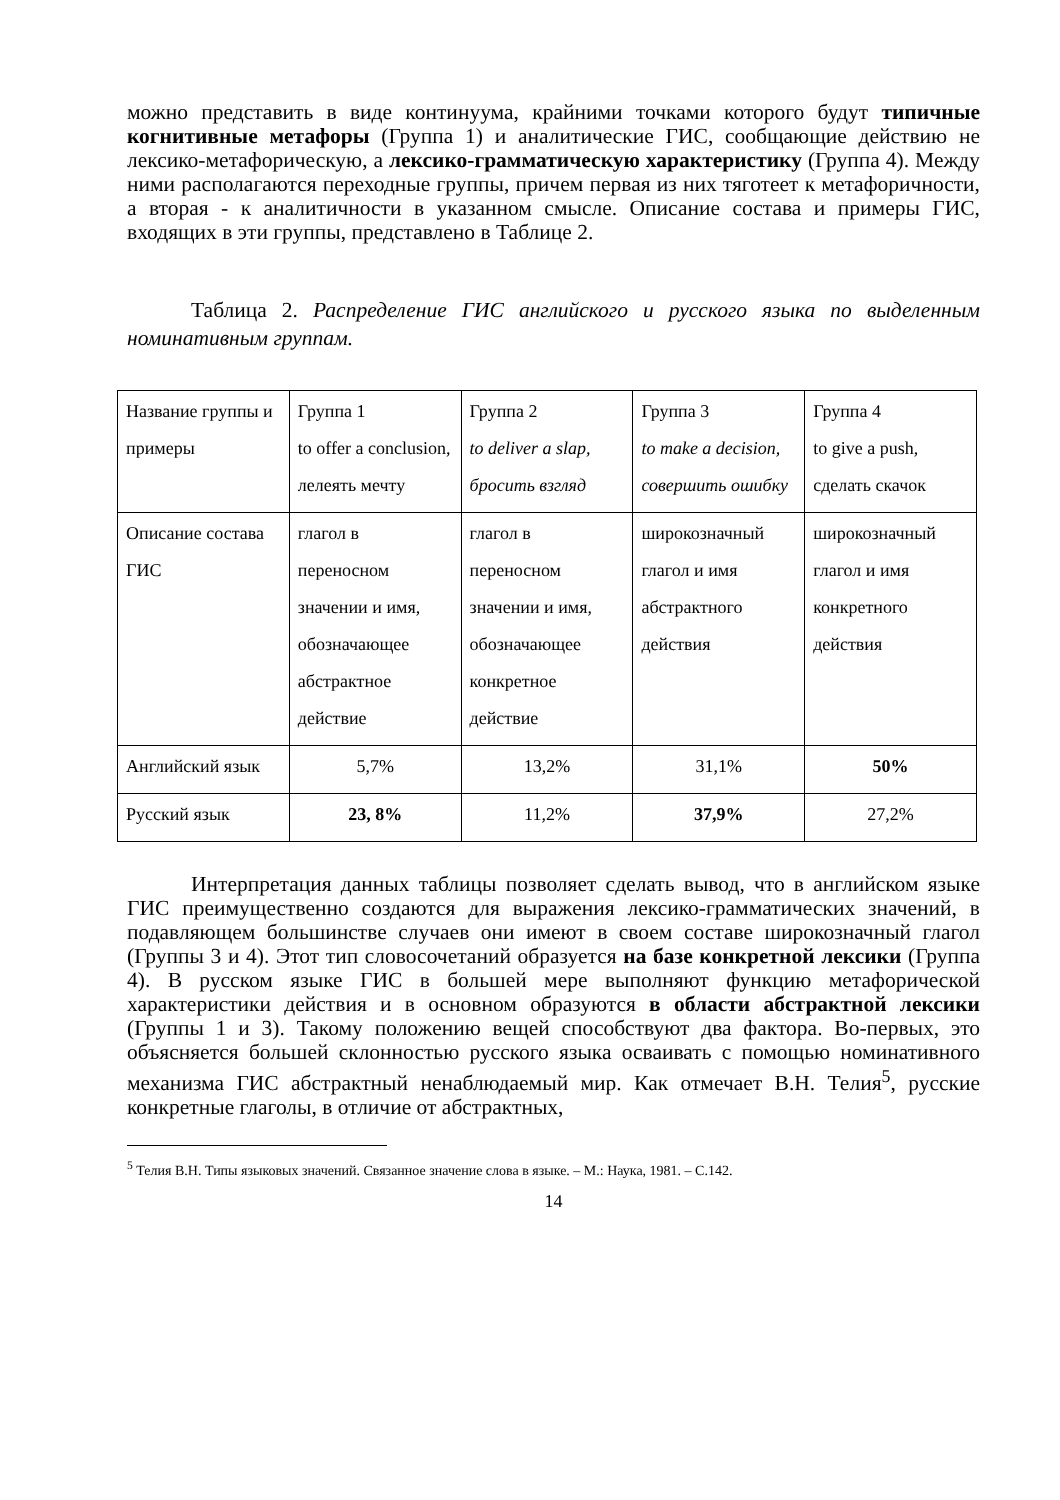можно представить в виде континуума, крайними точками которого будут типичные когнитивные метафоры (Группа 1) и аналитические ГИС, сообщающие действию не лексико-метафорическую, а лексико-грамматическую характеристику (Группа 4). Между ними располагаются переходные группы, причем первая из них тяготеет к метафоричности, а вторая - к аналитичности в указанном смысле. Описание состава и примеры ГИС, входящих в эти группы, представлено в Таблице 2.
Таблица 2. Распределение ГИС английского и русского языка по выделенным номинативным группам.
| Название группы и примеры | Группа 1 to offer a conclusion, лелеять мечту | Группа 2 to deliver a slap, бросить взгляд | Группа 3 to make a decision, совершить ошибку | Группа 4 to give a push, сделать скачок |
| Описание состава ГИС | глагол в переносном значении и имя, обозначающее абстрактное действие | глагол в переносном значении и имя, обозначающее конкретное действие | широкозначный глагол и имя абстрактного действия | широкозначный глагол и имя конкретного действия |
| Английский язык | 5,7% | 13,2% | 31,1% | 50% |
| Русский язык | 23, 8% | 11,2% | 37,9% | 27,2% |
Интерпретация данных таблицы позволяет сделать вывод, что в английском языке ГИС преимущественно создаются для выражения лексико-грамматических значений, в подавляющем большинстве случаев они имеют в своем составе широкозначный глагол (Группы 3 и 4). Этот тип словосочетаний образуется на базе конкретной лексики (Группа 4). В русском языке ГИС в большей мере выполняют функцию метафорической характеристики действия и в основном образуются в области абстрактной лексики (Группы 1 и 3). Такому положению вещей способствуют два фактора. Во-первых, это объясняется большей склонностью русского языка осваивать с помощью номинативного механизма ГИС абстрактный ненаблюдаемый мир. Как отмечает В.Н. Телия<sup>5</sup>, русские конкретные глаголы, в отличие от абстрактных,
<sup>5</sup> Телия В.Н. Типы языковых значений. Связанное значение слова в языке. – М.: Наука, 1981. – С.142.
14